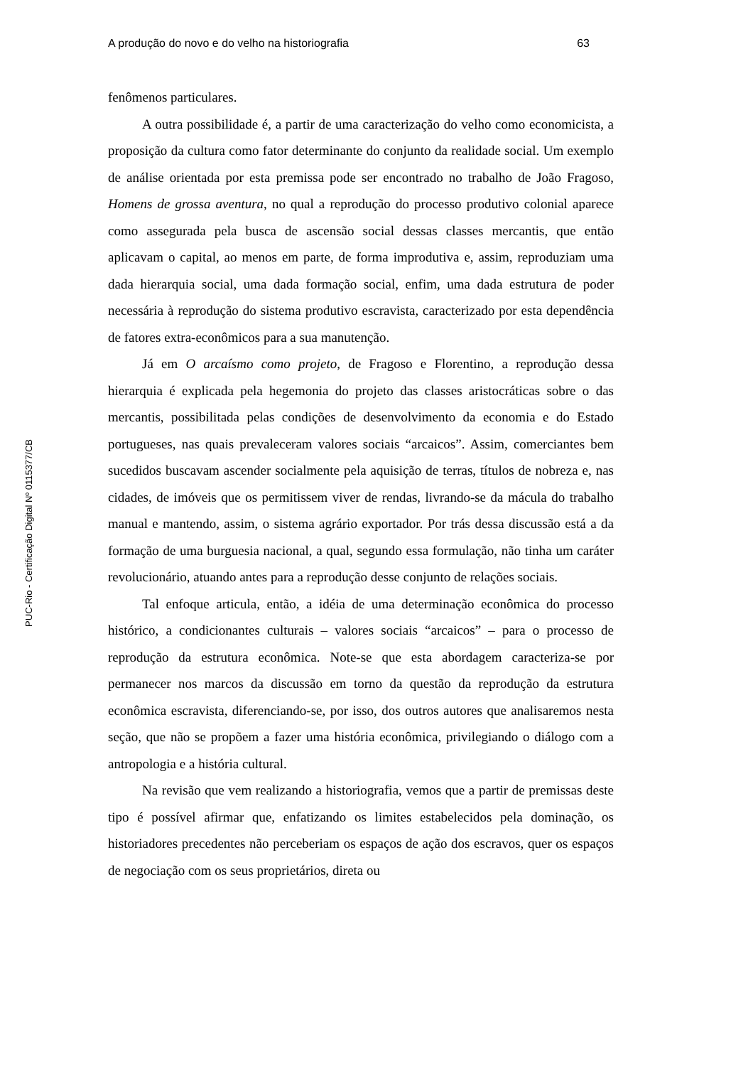PUC-Rio - Certificação Digital Nº 0115377/CB
A produção do novo e do velho na historiografia 63
fenômenos particulares.
A outra possibilidade é, a partir de uma caracterização do velho como economicista, a proposição da cultura como fator determinante do conjunto da realidade social. Um exemplo de análise orientada por esta premissa pode ser encontrado no trabalho de João Fragoso, Homens de grossa aventura, no qual a reprodução do processo produtivo colonial aparece como assegurada pela busca de ascensão social dessas classes mercantis, que então aplicavam o capital, ao menos em parte, de forma improdutiva e, assim, reproduziam uma dada hierarquia social, uma dada formação social, enfim, uma dada estrutura de poder necessária à reprodução do sistema produtivo escravista, caracterizado por esta dependência de fatores extra-econômicos para a sua manutenção.
Já em O arcaísmo como projeto, de Fragoso e Florentino, a reprodução dessa hierarquia é explicada pela hegemonia do projeto das classes aristocráticas sobre o das mercantis, possibilitada pelas condições de desenvolvimento da economia e do Estado portugueses, nas quais prevaleceram valores sociais “arcaicos”. Assim, comerciantes bem sucedidos buscavam ascender socialmente pela aquisição de terras, títulos de nobreza e, nas cidades, de imóveis que os permitissem viver de rendas, livrando-se da mácula do trabalho manual e mantendo, assim, o sistema agrário exportador. Por trás dessa discussão está a da formação de uma burguesia nacional, a qual, segundo essa formulação, não tinha um caráter revolucionário, atuando antes para a reprodução desse conjunto de relações sociais.
Tal enfoque articula, então, a idéia de uma determinação econômica do processo histórico, a condicionantes culturais – valores sociais “arcaicos” – para o processo de reprodução da estrutura econômica. Note-se que esta abordagem caracteriza-se por permanecer nos marcos da discussão em torno da questão da reprodução da estrutura econômica escravista, diferenciando-se, por isso, dos outros autores que analisaremos nesta seção, que não se propõem a fazer uma história econômica, privilegiando o diálogo com a antropologia e a história cultural.
Na revisão que vem realizando a historiografia, vemos que a partir de premissas deste tipo é possível afirmar que, enfatizando os limites estabelecidos pela dominação, os historiadores precedentes não perceberiam os espaços de ação dos escravos, quer os espaços de negociação com os seus proprietários, direta ou